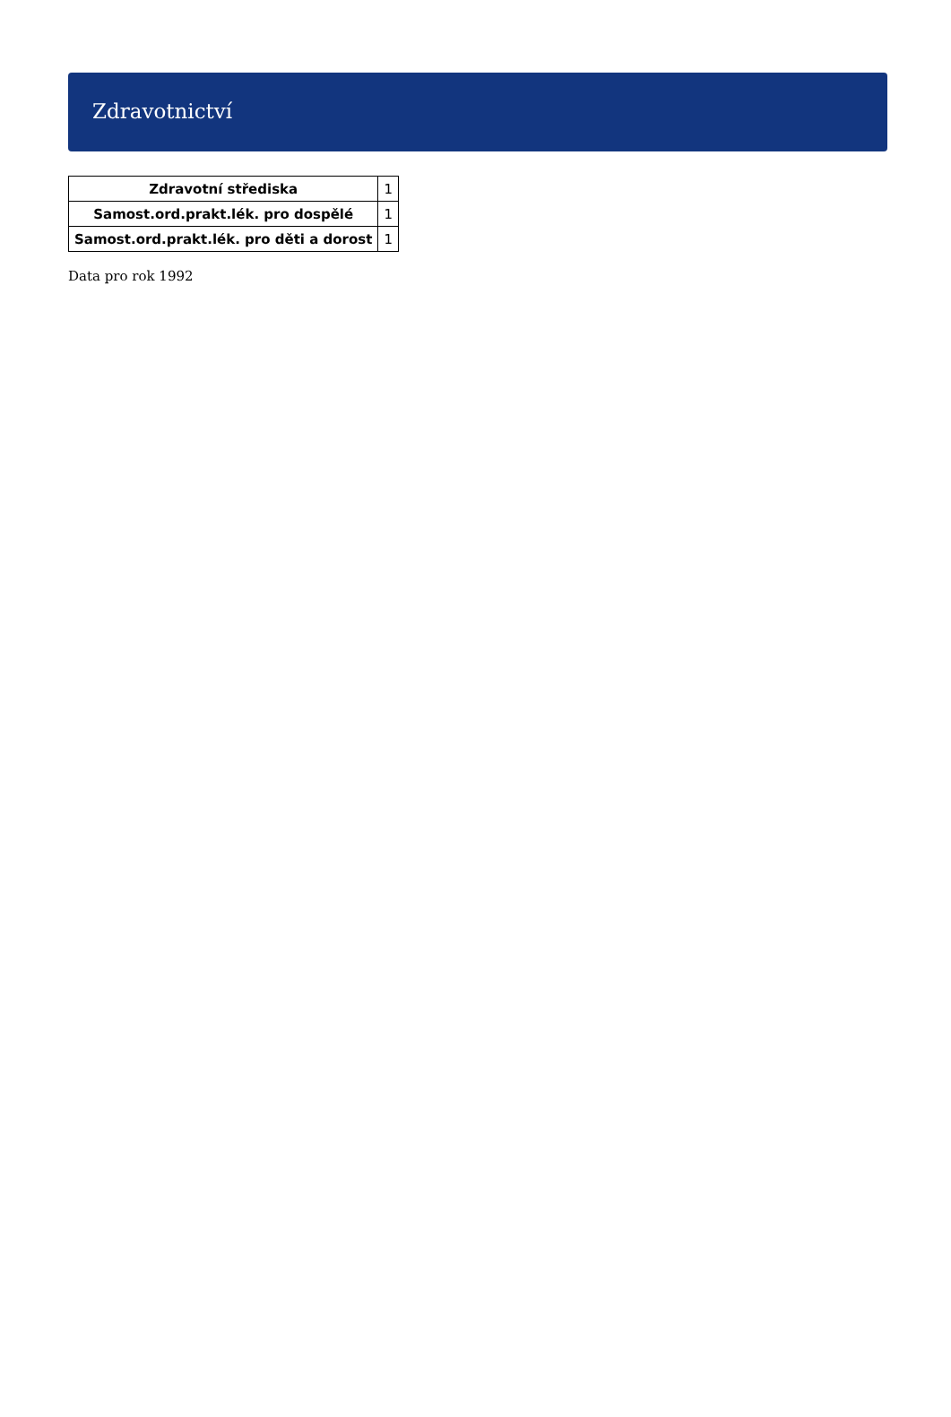Zdravotnictví
| Zdravotní střediska | 1 |
| Samost.ord.prakt.lék. pro dospělé | 1 |
| Samost.ord.prakt.lék. pro děti a dorost | 1 |
Data pro rok 1992